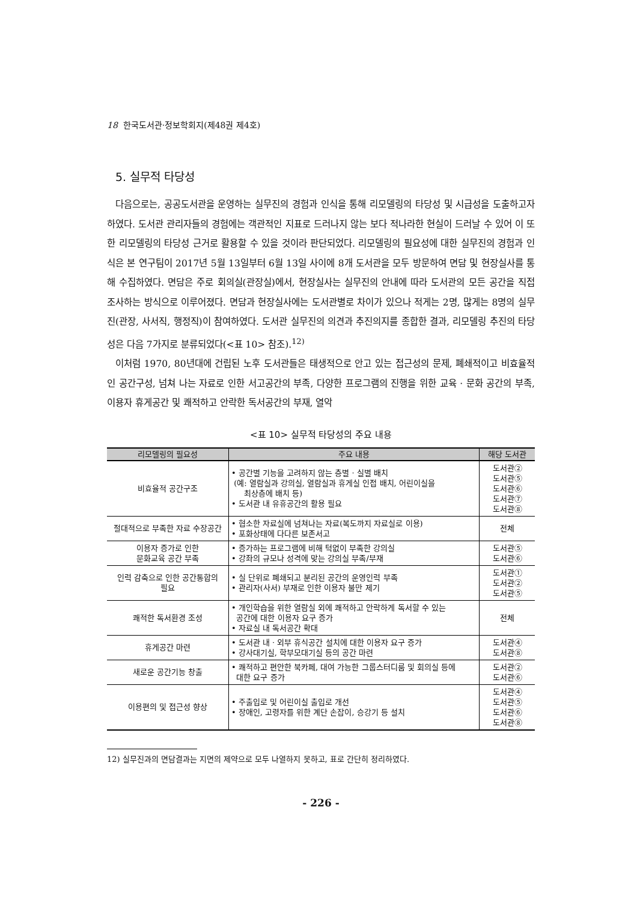18 한국도서관·정보학회지(제48권 제4호)
5. 실무적 타당성
다음으로는, 공공도서관을 운영하는 실무진의 경험과 인식을 통해 리모델링의 타당성 및 시급성을 도출하고자 하였다. 도서관 관리자들의 경험에는 객관적인 지표로 드러나지 않는 보다 적나라한 현실이 드러날 수 있어 이 또한 리모델링의 타당성 근거로 활용할 수 있을 것이라 판단되었다. 리모델링의 필요성에 대한 실무진의 경험과 인식은 본 연구팀이 2017년 5월 13일부터 6월 13일 사이에 8개 도서관을 모두 방문하여 면담 및 현장실사를 통해 수집하였다. 면담은 주로 회의실(관장실)에서, 현장실사는 실무진의 안내에 따라 도서관의 모든 공간을 직접 조사하는 방식으로 이루어졌다. 면담과 현장실사에는 도서관별로 차이가 있으나 적게는 2명, 많게는 8명의 실무진(관장, 사서직, 행정직)이 참여하였다. 도서관 실무진의 의견과 추진의지를 종합한 결과, 리모델링 추진의 타당성은 다음 7가지로 분류되었다(<표 10> 참조).<sup>12)</sup>
이처럼 1970, 80년대에 건립된 노후 도서관들은 태생적으로 안고 있는 접근성의 문제, 폐쇄적이고 비효율적인 공간구성, 넘쳐 나는 자료로 인한 서고공간의 부족, 다양한 프로그램의 진행을 위한 교육 · 문화 공간의 부족, 이용자 휴게공간 및 쾌적하고 안락한 독서공간의 부재, 열악
<표 10> 실무적 타당성의 주요 내용
| 리모델링의 필요성 | 주요 내용 | 해당 도서관 |
| --- | --- | --- |
| 비효율적 공간구조 | • 공간별 기능을 고려하지 않는 층별 · 실별 배치 (예: 열람실과 강의실, 열람실과 휴게실 인접 배치, 어린이실을 최상층에 배치 등) • 도서관 내 유휴공간의 활용 필요 | 도서관② 도서관⑤ 도서관⑥ 도서관⑦ 도서관⑧ |
| 절대적으로 부족한 자료 수장공간 | • 협소한 자료실에 넘쳐나는 자료(복도까지 자료실로 이용) • 포화상태에 다다른 보존서고 | 전체 |
| 이용자 증가로 인한 문화교육 공간 부족 | • 증가하는 프로그램에 비해 턱없이 부족한 강의실 • 강좌의 규모나 성격에 맞는 강의실 부족/부재 | 도서관⑤ 도서관⑥ |
| 인력 감축으로 인한 공간통합의 필요 | • 실 단위로 폐쇄되고 분리된 공간의 운영인력 부족 • 관리자(사서) 부재로 인한 이용자 불만 제기 | 도서관① 도서관② 도서관⑤ |
| 쾌적한 독서환경 조성 | • 개인학습을 위한 열람실 외에 쾌적하고 안락하게 독서할 수 있는 공간에 대한 이용자 요구 증가 • 자료실 내 독서공간 확대 | 전체 |
| 휴게공간 마련 | • 도서관 내 · 외부 휴식공간 설치에 대한 이용자 요구 증가 • 강사대기실, 학부모대기실 등의 공간 마련 | 도서관④ 도서관⑧ |
| 새로운 공간기능 창출 | • 쾌적하고 편안한 북카페, 대여 가능한 그룹스터디룸 및 회의실 등에 대한 요구 증가 | 도서관② 도서관⑥ |
| 이용편의 및 접근성 향상 | • 주출입로 및 어린이실 출입로 개선 • 장애인, 고령자를 위한 계단 손잡이, 승강기 등 설치 | 도서관④ 도서관⑤ 도서관⑥ 도서관⑧ |
12) 실무진과의 면담결과는 지면의 제약으로 모두 나열하지 못하고, 표로 간단히 정리하였다.
- 226 -